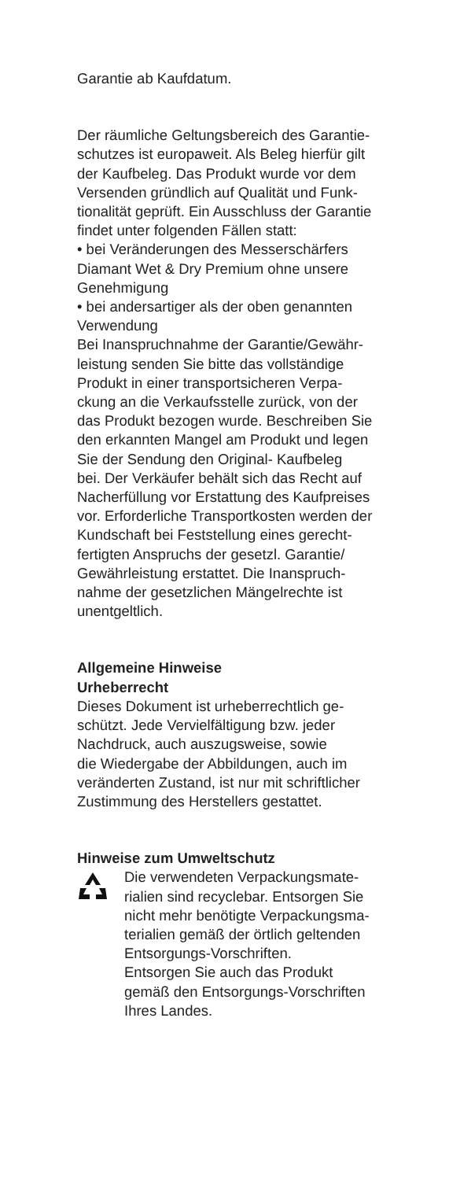Garantie ab Kaufdatum.
Der räumliche Geltungsbereich des Garantie-
schutzes ist europaweit. Als Beleg hierfür gilt
der Kaufbeleg. Das Produkt wurde vor dem
Versenden gründlich auf Qualität und Funk-
tionalität geprüft. Ein Ausschluss der Garantie
findet unter folgenden Fällen statt:
• bei Veränderungen des Messerschärfers
Diamant Wet & Dry Premium ohne unsere
Genehmigung
• bei andersartiger als der oben genannten
Verwendung
Bei Inanspruchnahme der Garantie/Gewähr-
leistung senden Sie bitte das vollständige
Produkt in einer transportsicheren Verpa-
ckung an die Verkaufsstelle zurück, von der
das Produkt bezogen wurde. Beschreiben Sie
den erkannten Mangel am Produkt und legen
Sie der Sendung den Original- Kaufbeleg
bei. Der Verkäufer behält sich das Recht auf
Nacherfüllung vor Erstattung des Kaufpreises
vor. Erforderliche Transportkosten werden der
Kundschaft bei Feststellung eines gerecht-
fertigten Anspruchs der gesetzl. Garantie/
Gewährleistung erstattet. Die Inanspruch-
nahme der gesetzlichen Mängelrechte ist
unentgeltlich.
Allgemeine Hinweise
Urheberrecht
Dieses Dokument ist urheberrechtlich ge-
schützt. Jede Vervielfältigung bzw. jeder
Nachdruck, auch auszugsweise, sowie
die Wiedergabe der Abbildungen, auch im
veränderten Zustand, ist nur mit schriftlicher
Zustimmung des Herstellers gestattet.
Hinweise zum Umweltschutz
Die verwendeten Verpackungsmate-
rialien sind recyclebar. Entsorgen Sie
nicht mehr benötigte Verpackungsma-
terialien gemäß der örtlich geltenden
Entsorgungs-Vorschriften.
Entsorgen Sie auch das Produkt
gemäß den Entsorgungs-Vorschriften
Ihres Landes.